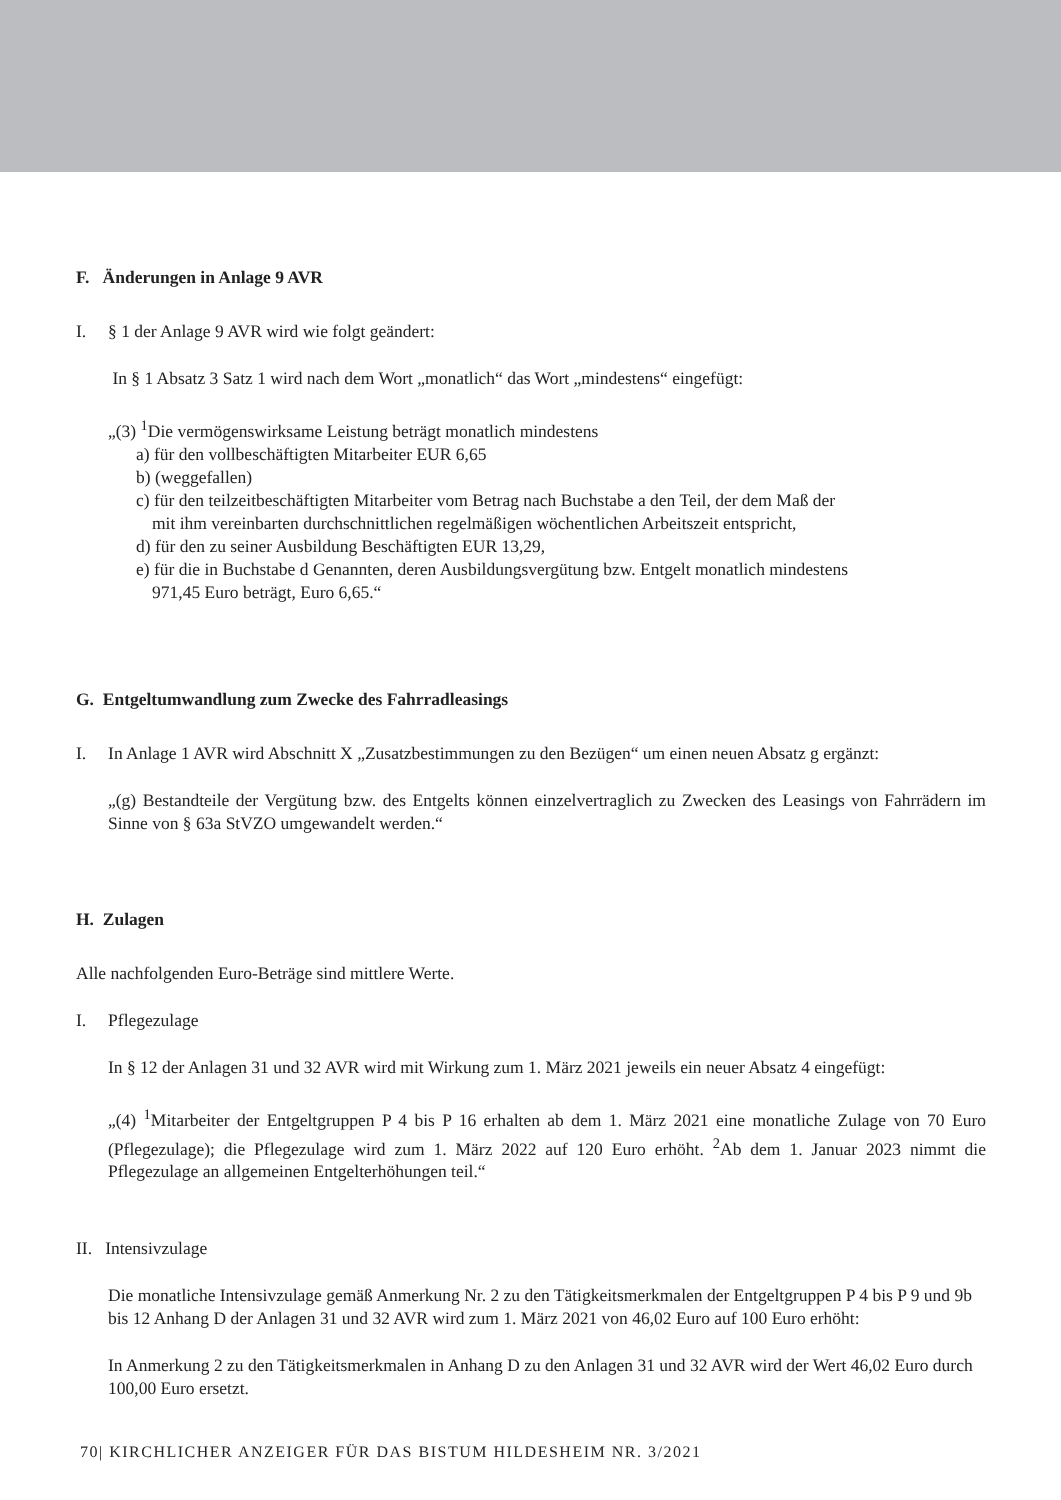F. Änderungen in Anlage 9 AVR
I. § 1 der Anlage 9 AVR wird wie folgt geändert:
In § 1 Absatz 3 Satz 1 wird nach dem Wort „monatlich“ das Wort „mindestens“ eingefügt:
„(3) <sup>1</sup>Die vermögenswirksame Leistung beträgt monatlich mindestens
a) für den vollbeschäftigten Mitarbeiter EUR 6,65
b) (weggefallen)
c) für den teilzeitbeschäftigten Mitarbeiter vom Betrag nach Buchstabe a den Teil, der dem Maß der
mit ihm vereinbarten durchschnittlichen regelmäßigen wöchentlichen Arbeitszeit entspricht,
d) für den zu seiner Ausbildung Beschäftigten EUR 13,29,
e) für die in Buchstabe d Genannten, deren Ausbildungsvergütung bzw. Entgelt monatlich mindestens
971,45 Euro beträgt, Euro 6,65.“
G. Entgeltumwandlung zum Zwecke des Fahrradleasings
I. In Anlage 1 AVR wird Abschnitt X „Zusatzbestimmungen zu den Bezügen“ um einen neuen Absatz g ergänzt:
„(g) Bestandteile der Vergütung bzw. des Entgelts können einzelvertraglich zu Zwecken des Leasings von Fahrrädern im Sinne von § 63a StVZO umgewandelt werden.“
H. Zulagen
Alle nachfolgenden Euro-Beträge sind mittlere Werte.
I. Pflegezulage
In § 12 der Anlagen 31 und 32 AVR wird mit Wirkung zum 1. März 2021 jeweils ein neuer Absatz 4 eingefügt:
„(4) <sup>1</sup>Mitarbeiter der Entgeltgruppen P 4 bis P 16 erhalten ab dem 1. März 2021 eine monatliche Zulage von 70 Euro (Pflegezulage); die Pflegezulage wird zum 1. März 2022 auf 120 Euro erhöht. <sup>2</sup>Ab dem 1. Januar 2023 nimmt die Pflegezulage an allgemeinen Entgelterhöhungen teil.“
II. Intensivzulage
Die monatliche Intensivzulage gemäß Anmerkung Nr. 2 zu den Tätigkeitsmerkmalen der Entgeltgruppen P 4 bis P 9 und 9b bis 12 Anhang D der Anlagen 31 und 32 AVR wird zum 1. März 2021 von 46,02 Euro auf 100 Euro erhöht:
In Anmerkung 2 zu den Tätigkeitsmerkmalen in Anhang D zu den Anlagen 31 und 32 AVR wird der Wert 46,02 Euro durch 100,00 Euro ersetzt.
70| KIRCHLICHER ANZEIGER FÜR DAS BISTUM HILDESHEIM NR. 3/2021